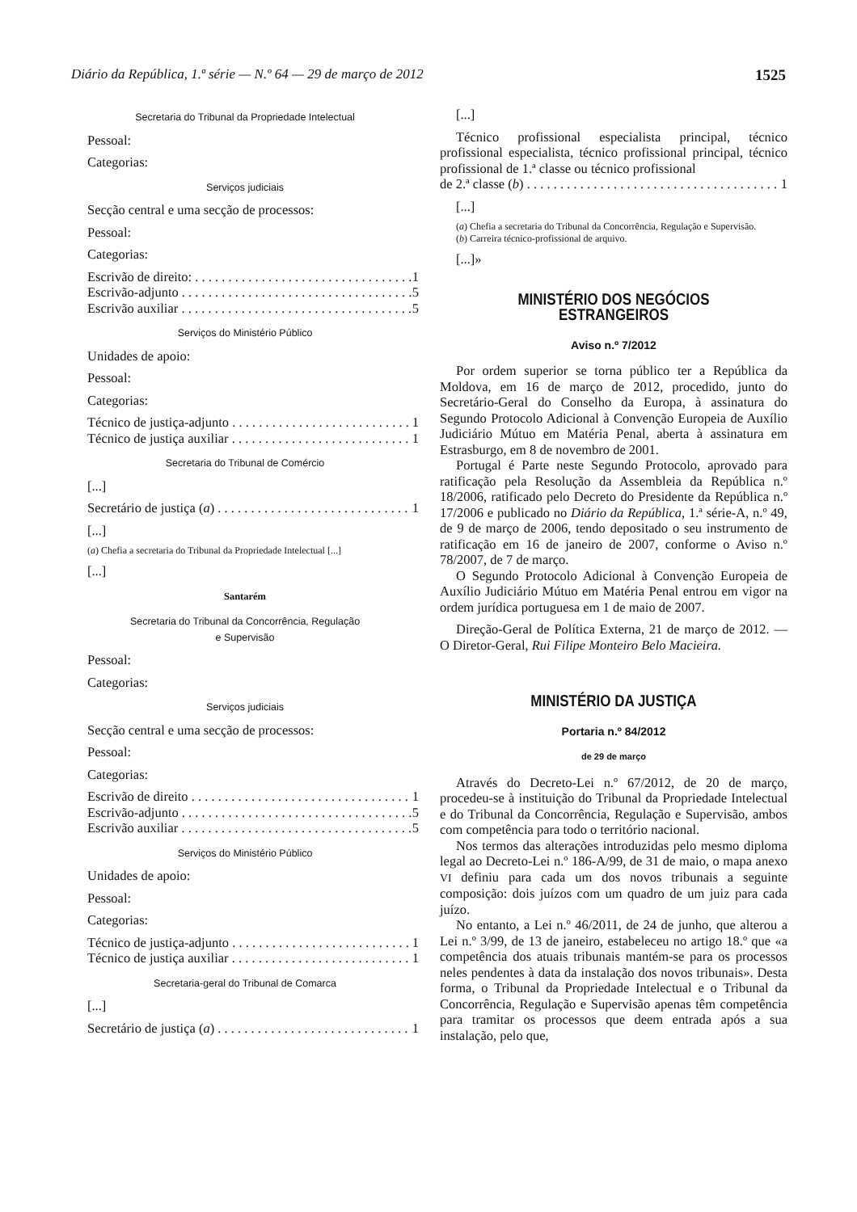Diário da República, 1.ª série — N.º 64 — 29 de março de 2012 1525
Secretaria do Tribunal da Propriedade Intelectual
Pessoal:
Categorias:
Serviços judiciais
Secção central e uma secção de processos:
Pessoal:
Categorias:
Escrivão de direito: 1
Escrivão-adjunto 5
Escrivão auxiliar 5
Serviços do Ministério Público
Unidades de apoio:
Pessoal:
Categorias:
Técnico de justiça-adjunto 1
Técnico de justiça auxiliar 1
Secretaria do Tribunal de Comércio
[...]
Secretário de justiça (a) 1
[...]
(a) Chefia a secretaria do Tribunal da Propriedade Intelectual [...]
[...]
Santarém
Secretaria do Tribunal da Concorrência, Regulação
e Supervisão
Pessoal:
Categorias:
Serviços judiciais
Secção central e uma secção de processos:
Pessoal:
Categorias:
Escrivão de direito 1
Escrivão-adjunto 5
Escrivão auxiliar 5
Serviços do Ministério Público
Unidades de apoio:
Pessoal:
Categorias:
Técnico de justiça-adjunto 1
Técnico de justiça auxiliar 1
Secretaria-geral do Tribunal de Comarca
[...]
Secretário de justiça (a) 1
[...]
Técnico profissional especialista principal, técnico profissional especialista, técnico profissional principal, técnico profissional de 1.ª classe ou técnico profissional
de 2.ª classe (b) 1
[...]
(a) Chefia a secretaria do Tribunal da Concorrência, Regulação e Supervisão.
(b) Carreira técnico-profissional de arquivo.
[...]»
MINISTÉRIO DOS NEGÓCIOS ESTRANGEIROS
Aviso n.º 7/2012
Por ordem superior se torna público ter a República da Moldova, em 16 de março de 2012, procedido, junto do Secretário-Geral do Conselho da Europa, à assinatura do Segundo Protocolo Adicional à Convenção Europeia de Auxílio Judiciário Mútuo em Matéria Penal, aberta à assinatura em Estrasburgo, em 8 de novembro de 2001.
Portugal é Parte neste Segundo Protocolo, aprovado para ratificação pela Resolução da Assembleia da República n.º 18/2006, ratificado pelo Decreto do Presidente da República n.º 17/2006 e publicado no Diário da República, 1.ª série-A, n.º 49, de 9 de março de 2006, tendo depositado o seu instrumento de ratificação em 16 de janeiro de 2007, conforme o Aviso n.º 78/2007, de 7 de março.
O Segundo Protocolo Adicional à Convenção Europeia de Auxílio Judiciário Mútuo em Matéria Penal entrou em vigor na ordem jurídica portuguesa em 1 de maio de 2007.
Direção-Geral de Política Externa, 21 de março de 2012. — O Diretor-Geral, Rui Filipe Monteiro Belo Macieira.
MINISTÉRIO DA JUSTIÇA
Portaria n.º 84/2012
de 29 de março
Através do Decreto-Lei n.º 67/2012, de 20 de março, procedeu-se à instituição do Tribunal da Propriedade Intelectual e do Tribunal da Concorrência, Regulação e Supervisão, ambos com competência para todo o território nacional.
Nos termos das alterações introduzidas pelo mesmo diploma legal ao Decreto-Lei n.º 186-A/99, de 31 de maio, o mapa anexo VI definiu para cada um dos novos tribunais a seguinte composição: dois juízos com um quadro de um juiz para cada juízo.
No entanto, a Lei n.º 46/2011, de 24 de junho, que alterou a Lei n.º 3/99, de 13 de janeiro, estabeleceu no artigo 18.º que «a competência dos atuais tribunais mantém-se para os processos neles pendentes à data da instalação dos novos tribunais». Desta forma, o Tribunal da Propriedade Intelectual e o Tribunal da Concorrência, Regulação e Supervisão apenas têm competência para tramitar os processos que deem entrada após a sua instalação, pelo que,